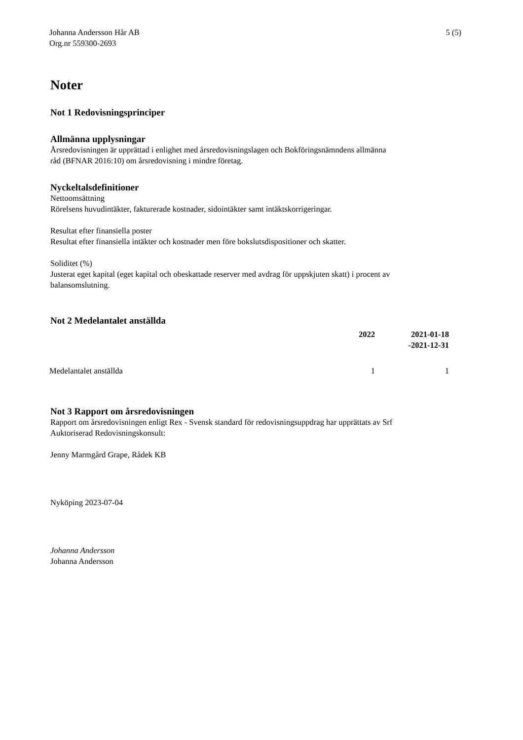Johanna Andersson Hår AB
Org.nr 559300-2693
5 (5)
Noter
Not 1 Redovisningsprinciper
Allmänna upplysningar
Årsredovisningen är upprättad i enlighet med årsredovisningslagen och Bokföringsnämndens allmänna
råd (BFNAR 2016:10) om årsredovisning i mindre företag.
Nyckeltalsdefinitioner
Nettoomsättning
Rörelsens huvudintäkter, fakturerade kostnader, sidointäkter samt intäktskorrigeringar.
Resultat efter finansiella poster
Resultat efter finansiella intäkter och kostnader men före bokslutsdispositioner och skatter.
Soliditet (%)
Justerat eget kapital (eget kapital och obeskattade reserver med avdrag för uppskjuten skatt) i procent av
balansomslutning.
Not 2 Medelantalet anställda
| | 2022 | 2021-01-18 -2021-12-31 |
| --- | --- | --- |
| Medelantalet anställda | 1 | 1 |
Not 3 Rapport om årsredovisningen
Rapport om årsredovisningen enligt Rex - Svensk standard för redovisningsuppdrag har upprättats av Srf
Auktoriserad Redovisningskonsult:
Jenny Marmgård Grape, Rådek KB
Nyköping 2023-07-04
Johanna Andersson
Johanna Andersson